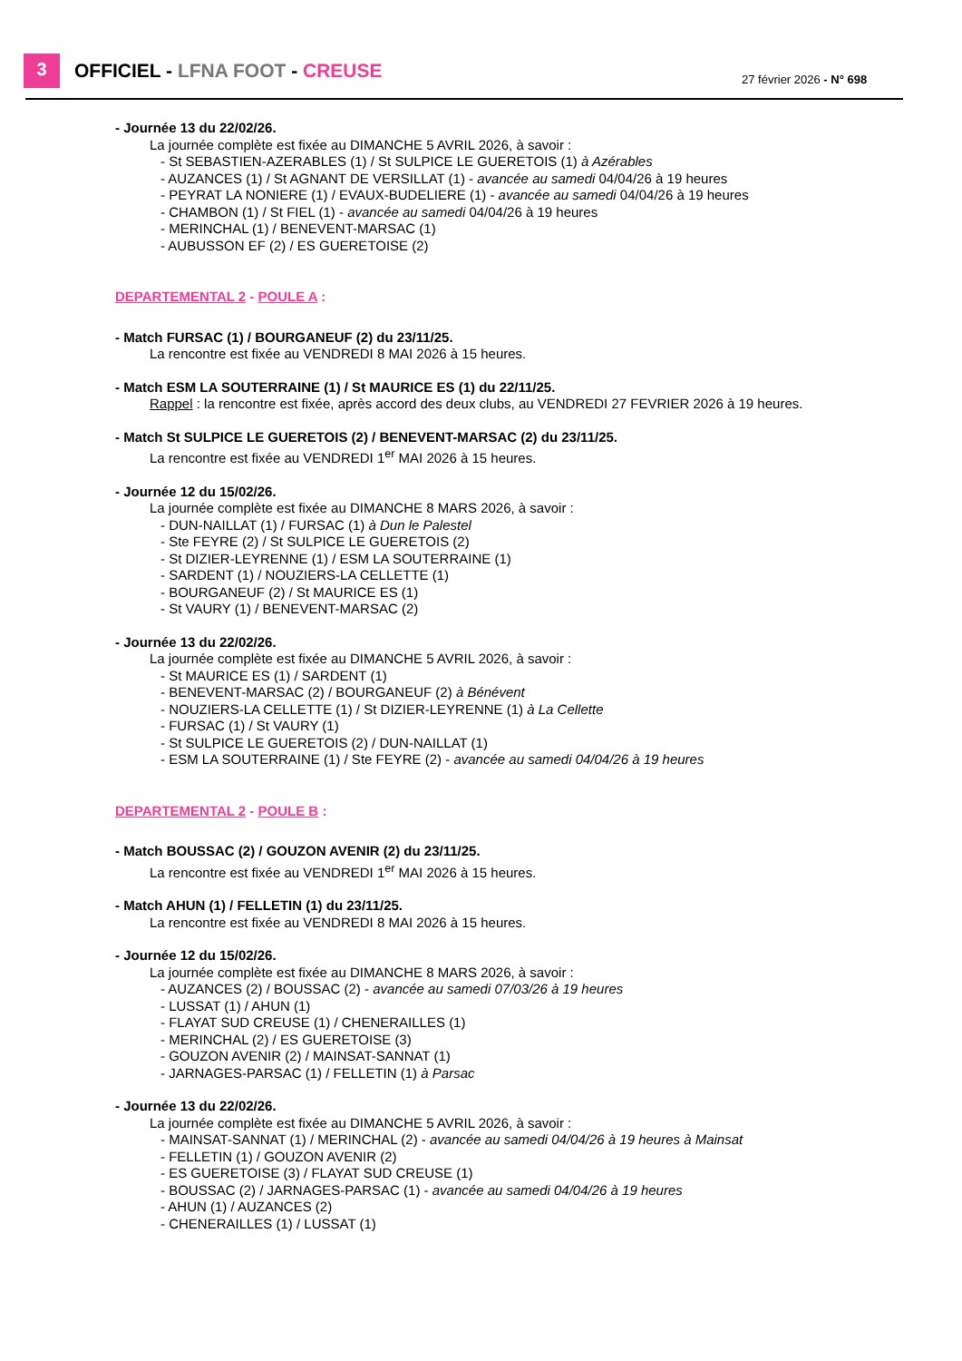3 OFFICIEL - LFNA FOOT - CREUSE 27 février 2026 - N° 698
- Journée 13 du 22/02/26.
La journée complète est fixée au DIMANCHE 5 AVRIL 2026, à savoir :
- St SEBASTIEN-AZERABLES (1) / St SULPICE LE GUERETOIS (1) à Azérables
- AUZANCES (1) / St AGNANT DE VERSILLAT (1) - avancée au samedi 04/04/26 à 19 heures
- PEYRAT LA NONIERE (1) / EVAUX-BUDELIERE (1) - avancée au samedi 04/04/26 à 19 heures
- CHAMBON (1) / St FIEL (1) - avancée au samedi 04/04/26 à 19 heures
- MERINCHAL (1) / BENEVENT-MARSAC (1)
- AUBUSSON EF (2) / ES GUERETOISE (2)
DEPARTEMENTAL 2 - POULE A :
- Match FURSAC (1) / BOURGANEUF (2) du 23/11/25.
La rencontre est fixée au VENDREDI 8 MAI 2026 à 15 heures.
- Match ESM LA SOUTERRAINE (1) / St MAURICE ES (1) du 22/11/25.
Rappel : la rencontre est fixée, après accord des deux clubs, au VENDREDI 27 FEVRIER 2026 à 19 heures.
- Match St SULPICE LE GUERETOIS (2) / BENEVENT-MARSAC (2) du 23/11/25.
La rencontre est fixée au VENDREDI 1<sup>er</sup> MAI 2026 à 15 heures.
- Journée 12 du 15/02/26.
La journée complète est fixée au DIMANCHE 8 MARS 2026, à savoir :
- DUN-NAILLAT (1) / FURSAC (1) à Dun le Palestel
- Ste FEYRE (2) / St SULPICE LE GUERETOIS (2)
- St DIZIER-LEYRENNE (1) / ESM LA SOUTERRAINE (1)
- SARDENT (1) / NOUZIERS-LA CELLETTE (1)
- BOURGANEUF (2) / St MAURICE ES (1)
- St VAURY (1) / BENEVENT-MARSAC (2)
- Journée 13 du 22/02/26.
La journée complète est fixée au DIMANCHE 5 AVRIL 2026, à savoir :
- St MAURICE ES (1) / SARDENT (1)
- BENEVENT-MARSAC (2) / BOURGANEUF (2) à Bénévent
- NOUZIERS-LA CELLETTE (1) / St DIZIER-LEYRENNE (1) à La Cellette
- FURSAC (1) / St VAURY (1)
- St SULPICE LE GUERETOIS (2) / DUN-NAILLAT (1)
- ESM LA SOUTERRAINE (1) / Ste FEYRE (2) - avancée au samedi 04/04/26 à 19 heures
DEPARTEMENTAL 2 - POULE B :
- Match BOUSSAC (2) / GOUZON AVENIR (2) du 23/11/25.
La rencontre est fixée au VENDREDI 1<sup>er</sup> MAI 2026 à 15 heures.
- Match AHUN (1) / FELLETIN (1) du 23/11/25.
La rencontre est fixée au VENDREDI 8 MAI 2026 à 15 heures.
- Journée 12 du 15/02/26.
La journée complète est fixée au DIMANCHE 8 MARS 2026, à savoir :
- AUZANCES (2) / BOUSSAC (2) - avancée au samedi 07/03/26 à 19 heures
- LUSSAT (1) / AHUN (1)
- FLAYAT SUD CREUSE (1) / CHENERAILLES (1)
- MERINCHAL (2) / ES GUERETOISE (3)
- GOUZON AVENIR (2) / MAINSAT-SANNAT (1)
- JARNAGES-PARSAC (1) / FELLETIN (1) à Parsac
- Journée 13 du 22/02/26.
La journée complète est fixée au DIMANCHE 5 AVRIL 2026, à savoir :
- MAINSAT-SANNAT (1) / MERINCHAL (2) - avancée au samedi 04/04/26 à 19 heures à Mainsat
- FELLETIN (1) / GOUZON AVENIR (2)
- ES GUERETOISE (3) / FLAYAT SUD CREUSE (1)
- BOUSSAC (2) / JARNAGES-PARSAC (1) - avancée au samedi 04/04/26 à 19 heures
- AHUN (1) / AUZANCES (2)
- CHENERAILLES (1) / LUSSAT (1)